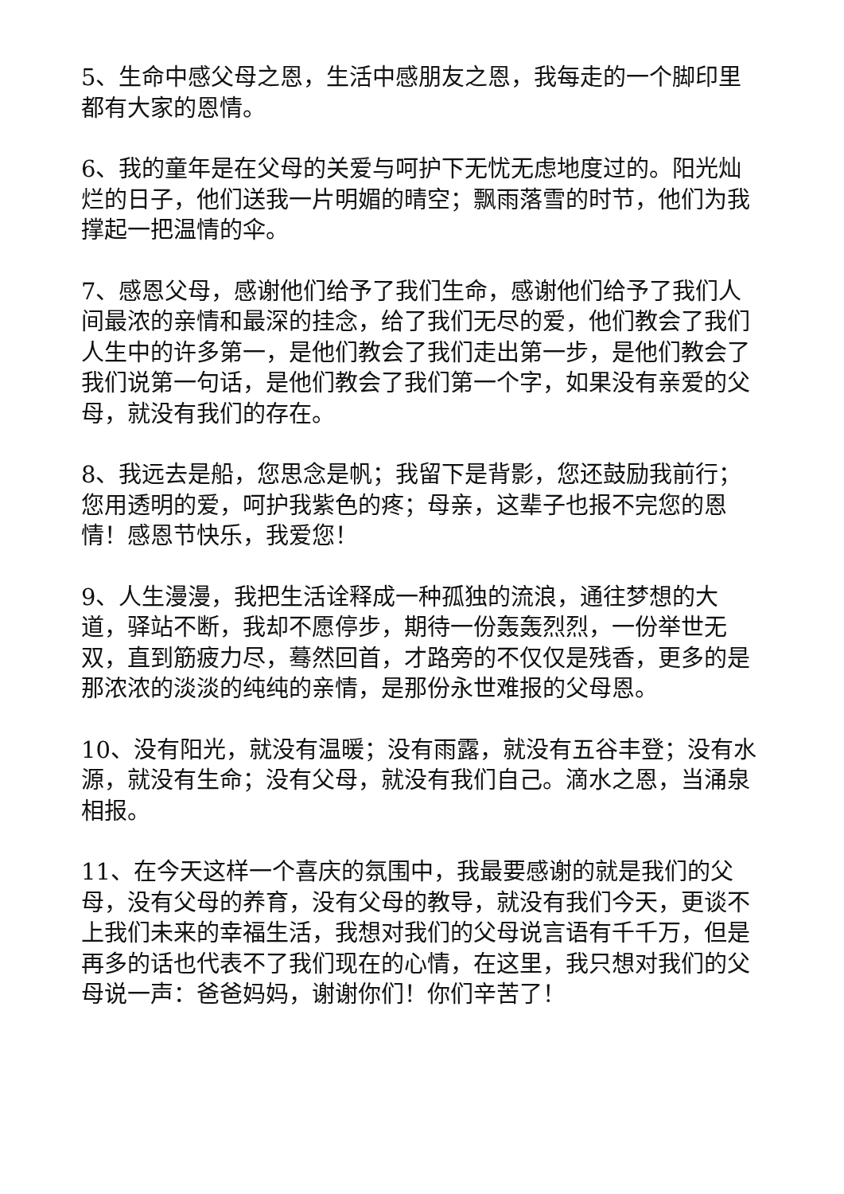5、生命中感父母之恩，生活中感朋友之恩，我每走的一个脚印里都有大家的恩情。
6、我的童年是在父母的关爱与呵护下无忧无虑地度过的。阳光灿烂的日子，他们送我一片明媚的晴空；飘雨落雪的时节，他们为我撑起一把温情的伞。
7、感恩父母，感谢他们给予了我们生命，感谢他们给予了我们人间最浓的亲情和最深的挂念，给了我们无尽的爱，他们教会了我们人生中的许多第一，是他们教会了我们走出第一步，是他们教会了我们说第一句话，是他们教会了我们第一个字，如果没有亲爱的父母，就没有我们的存在。
8、我远去是船，您思念是帆；我留下是背影，您还鼓励我前行；您用透明的爱，呵护我紫色的疼；母亲，这辈子也报不完您的恩情！感恩节快乐，我爱您！
9、人生漫漫，我把生活诠释成一种孤独的流浪，通往梦想的大道，驿站不断，我却不愿停步，期待一份轰轰烈烈，一份举世无双，直到筋疲力尽，蓦然回首，才路旁的不仅仅是残香，更多的是那浓浓的淡淡的纯纯的亲情，是那份永世难报的父母恩。
10、没有阳光，就没有温暖；没有雨露，就没有五谷丰登；没有水源，就没有生命；没有父母，就没有我们自己。滴水之恩，当涌泉相报。
11、在今天这样一个喜庆的氛围中，我最要感谢的就是我们的父母，没有父母的养育，没有父母的教导，就没有我们今天，更谈不上我们未来的幸福生活，我想对我们的父母说言语有千千万，但是再多的话也代表不了我们现在的心情，在这里，我只想对我们的父母说一声：爸爸妈妈，谢谢你们！你们辛苦了！